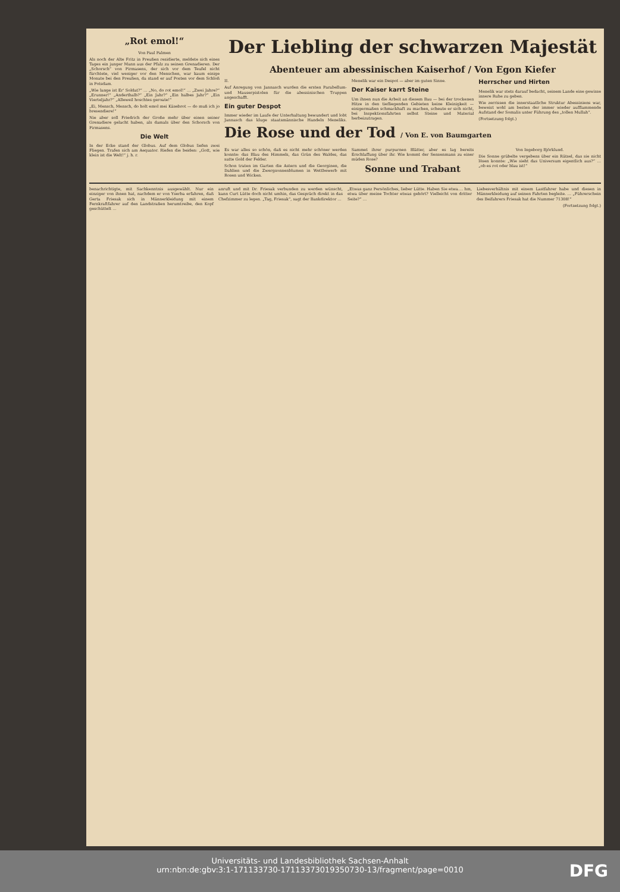„Rot emol!“
Von Paul Palmen
Als noch der Alte Fritz in Preußen residierte, meldete sich eines Tages ein junger Mann aus der Pfalz zu seinen Grenadieren. Der „Schorsch“ von Pirmasens, der sich vor dem Teufel nicht fürchtete, viel weniger vor den Menschen, war kaum einige Monate bei den Preußen, da stand er auf Posten vor dem Schloß in Potsdam.
„Wie lange ist Er' Soldat?“ … „No, do rot emol!“ … „Zwei Jahre?“ „Erunner!“ „Anderthalb?“ „Ein Jahr?“ „Ein halbes Jahr?“ „Ein Vierteljahr?“ „Alleweil hoschtes geroate!“
„Ei, Mensch, Mensch, do holt emol mei Käsebrot — do muß ich jo bresendiere!“
Nie aber soll Friedrich der Große mehr über einen seiner Grenadiere gelacht haben, als damals über den Schorsch von Pirmasens.
Die Welt
In der Ecke stand der Globus. Auf dem Globus liefen zwei Fliegen. Trafen sich am Aequator. Riefen die beiden: „Gott, wie klein ist die Welt!“ j. h. r.
Der Liebling der schwarzen Majestät
Abenteuer am abessinischen Kaiserhof / Von Egon Kiefer
II.
Auf Anregung von Jannasch wurden die ersten Parabellum- und Mauserpistolen für die abessinischen Truppen angeschafft.
Ein guter Despot
Immer wieder im Laufe der Unterhaltung bewundert und lobt Jannasch das kluge staatsmännische Handeln Meneliks. Menelik war ein Despot — aber im guten Sinne.
Der Kaiser karrt Steine
Um ihnen nun die Arbeit an diesem Bau — bei der trockenen Hitze in den tiefliegenden Gebieten keine Kleinigkeit — einigermaßen schmackhaft zu machen, scheute er sich nicht, bei Inspektionsfahrten selbst Steine und Material herbeizutragen.
Herrscher und Hirten
Menelik war stets darauf bedacht, seinem Lande eine gewisse innere Ruhe zu geben.
Wie zerrissen die innerstaatliche Struktur Abessiniens war, beweist wohl am besten der immer wieder aufflammende Aufstand der Somalis unter Führung des „tollen Mullah“.
(Fortsetzung folgt.)
Die Rose und der Tod / Von E. von Baumgarten
Es war alles so schön, daß es nicht mehr schöner werden konnte: das Blau des Himmels, das Grün des Waldes, das satte Gold der Felder.
Schon traten im Garten die Astern und die Georginen, die Dahlien und die Zwergsonnenblumen in Wettbewerb mit Rosen und Wicken.
Sammet ihrer purpurnen Blätter, aber es lag bereits Erschlaffung über ihr. Wie kommt der Sensenmann zu einer müden Rose?
Sonne und Trabant
Von Ingeborg Björklund.
Die Sonne grübelte vergebens über ein Rätsel, das sie nicht lösen konnte: „Wie sieht das Universum eigentlich aus?“ … „ob es rot oder blau ist!“
benachrichtigte, mit Sachkenntnis ausgewählt. Nur ein einziger von ihnen hat, nachdem er von Yserba erfahren, daß Gerta Friesak sich in Männerkleidung mit einem Fernkraftfahrer auf den Landstraßen herumtreibe, den Kopf geschüttelt …
anruft und mit Dr. Friesak verbunden zu werden wünscht, kann Curt Lütte doch nicht umhin, das Gespräch direkt in das Chefzimmer zu legen. „Tag, Friesak“, sagt der Bankdirektor …
„Etwas ganz Persönliches, lieber Lütte. Haben Sie etwa.... hm, etwa über meine Tochter etwas gehört? Vielleicht von dritter Seite?“ …
Liebesverhältnis mit einem Lastfahrer habe und diesen in Männerkleidung auf seinen Fahrten begleite. … „Führerschein des Beifahrers Friesak hat die Nummer 71308!“
(Fortsetzung folgt.)
Universitäts- und Landesbibliothek Sachsen-Anhalt
urn:nbn:de:gbv:3:1-171133730-17113373019350730-13/fragment/page=0010
DFG